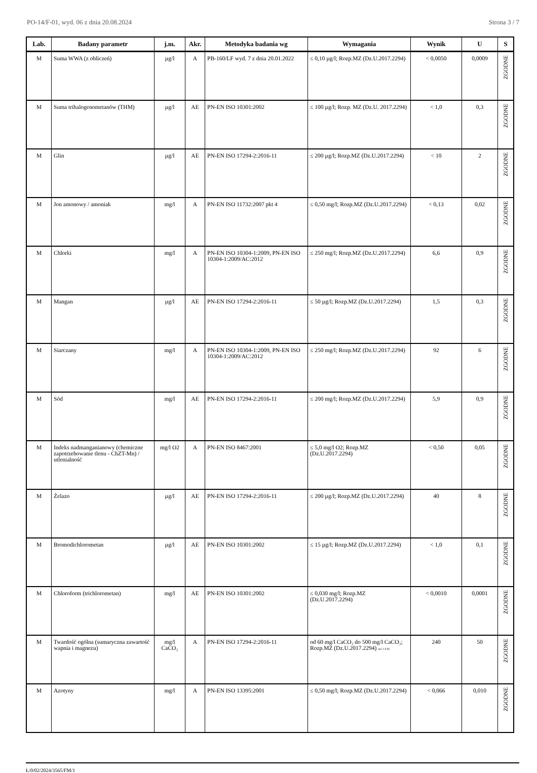PO-14/F-01, wyd. 06 z dnia 20.08.2024 Strona 3 / 7
| Lab. | Badany parametr | j.m. | Akr. | Metodyka badania wg | Wymagania | Wynik | U | S |
| --- | --- | --- | --- | --- | --- | --- | --- | --- |
| M | Suma WWA (z obliczeń) | µg/l | A | PB-160/LF wyd. 7 z dnia 20.01.2022 | ≤ 0,10 µg/l; Rozp.MZ (Dz.U.2017.2294) | < 0,0050 | 0,0009 | ZGODNE |
| M | Suma trihalogenometanów (THM) | µg/l | AE | PN-EN ISO 10301:2002 | ≤ 100 µg/l; Rozp. MZ (Dz.U. 2017.2294) | < 1,0 | 0,3 | ZGODNE |
| M | Glin | µg/l | AE | PN-EN ISO 17294-2:2016-11 | ≤ 200 µg/l; Rozp.MZ (Dz.U.2017.2294) | < 10 | 2 | ZGODNE |
| M | Jon amonowy / amoniak | mg/l | A | PN-EN ISO 11732:2007 pkt 4 | ≤ 0,50 mg/l; Rozp.MZ (Dz.U.2017.2294) | < 0,13 | 0,02 | ZGODNE |
| M | Chlorki | mg/l | A | PN-EN ISO 10304-1:2009, PN-EN ISO 10304-1:2009/AC:2012 | ≤ 250 mg/l; Rozp.MZ (Dz.U.2017.2294) | 6,6 | 0,9 | ZGODNE |
| M | Mangan | µg/l | AE | PN-EN ISO 17294-2:2016-11 | ≤ 50 µg/l; Rozp.MZ (Dz.U.2017.2294) | 1,5 | 0,3 | ZGODNE |
| M | Siarczany | mg/l | A | PN-EN ISO 10304-1:2009, PN-EN ISO 10304-1:2009/AC:2012 | ≤ 250 mg/l; Rozp.MZ (Dz.U.2017.2294) | 92 | 6 | ZGODNE |
| M | Sód | mg/l | AE | PN-EN ISO 17294-2:2016-11 | ≤ 200 mg/l; Rozp.MZ (Dz.U.2017.2294) | 5,9 | 0,9 | ZGODNE |
| M | Indeks nadmanganianowy (chemiczne zapotrzebowanie tlenu - ChZT-Mn) / utlenialność | mg/l O2 | A | PN-EN ISO 8467:2001 | ≤ 5,0 mg/l O2; Rozp.MZ (Dz.U.2017.2294) | < 0,50 | 0,05 | ZGODNE |
| M | Żelazo | µg/l | AE | PN-EN ISO 17294-2:2016-11 | ≤ 200 µg/l; Rozp.MZ (Dz.U.2017.2294) | 40 | 8 | ZGODNE |
| M | Bromodichlorometan | µg/l | AE | PN-EN ISO 10301:2002 | ≤ 15 µg/l; Rozp.MZ (Dz.U.2017.2294) | < 1,0 | 0,1 | ZGODNE |
| M | Chloroform (trichlorometan) | mg/l | AE | PN-EN ISO 10301:2002 | ≤ 0,030 mg/l; Rozp.MZ (Dz.U.2017.2294) | < 0,0010 | 0,0001 | ZGODNE |
| M | Twardość ogólna (sumaryczna zawartość wapnia i magnezu) | mg/l CaCO₃ | A | PN-EN ISO 17294-2:2016-11 | od 60 mg/l CaCO₃ do 500 mg/l CaCO₃; Rozp.MZ (Dz.U.2017.2294) zal 1 d 9) | 240 | 50 | ZGODNE |
| M | Azotyny | mg/l | A | PN-EN ISO 13395:2001 | ≤ 0,50 mg/l; Rozp.MZ (Dz.U.2017.2294) | < 0,066 | 0,010 | ZGODNE |
Ł/0/02/2024/3565/FM/1